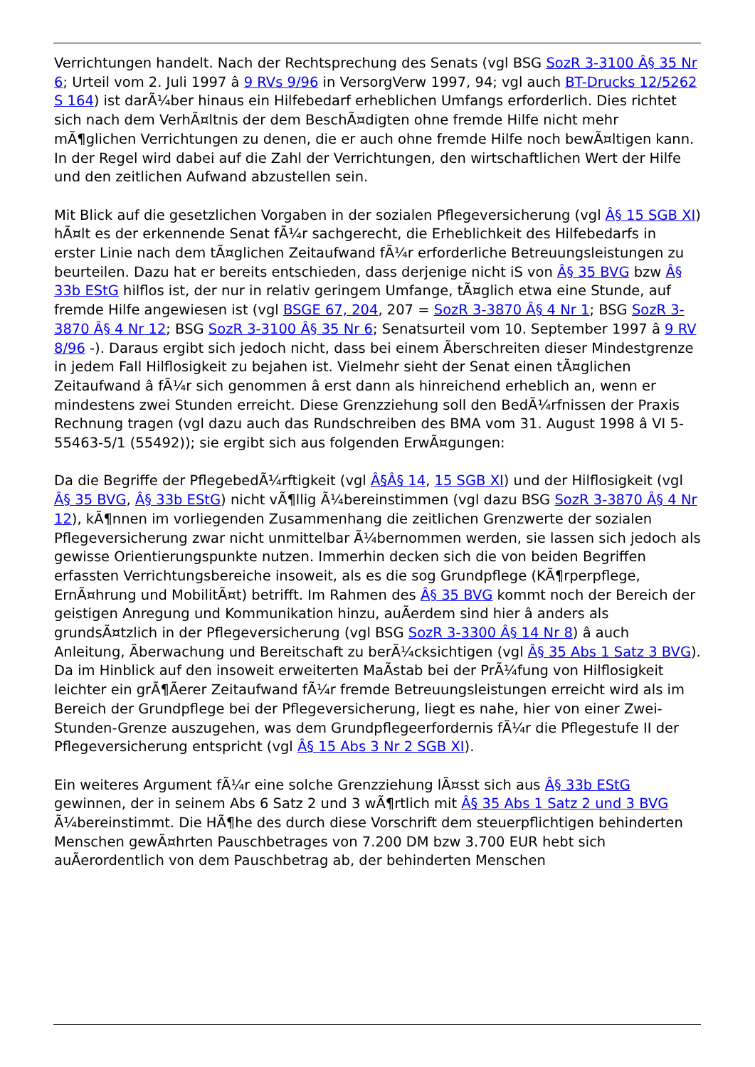Verrichtungen handelt. Nach der Rechtsprechung des Senats (vgl BSG SozR 3-3100 Â§ 35 Nr 6; Urteil vom 2. Juli 1997 â 9 RVs 9/96 in VersorgVerw 1997, 94; vgl auch BT-Drucks 12/5262 S 164) ist darÃ¼ber hinaus ein Hilfebedarf erheblichen Umfangs erforderlich. Dies richtet sich nach dem VerhÃ¤ltnis der dem BeschÃ¤digten ohne fremde Hilfe nicht mehr mÃ¶glichen Verrichtungen zu denen, die er auch ohne fremde Hilfe noch bewÃ¤ltigen kann. In der Regel wird dabei auf die Zahl der Verrichtungen, den wirtschaftlichen Wert der Hilfe und den zeitlichen Aufwand abzustellen sein.
Mit Blick auf die gesetzlichen Vorgaben in der sozialen Pflegeversicherung (vgl Â§ 15 SGB XI) hÃ¤lt es der erkennende Senat fÃ¼r sachgerecht, die Erheblichkeit des Hilfebedarfs in erster Linie nach dem tÃ¤glichen Zeitaufwand fÃ¼r erforderliche Betreuungsleistungen zu beurteilen. Dazu hat er bereits entschieden, dass derjenige nicht iS von Â§ 35 BVG bzw Â§ 33b EStG hilflos ist, der nur in relativ geringem Umfange, tÃ¤glich etwa eine Stunde, auf fremde Hilfe angewiesen ist (vgl BSGE 67, 204, 207 = SozR 3-3870 Â§ 4 Nr 1; BSG SozR 3-3870 Â§ 4 Nr 12; BSG SozR 3-3100 Â§ 35 Nr 6; Senatsurteil vom 10. September 1997 â 9 RV 8/96 -). Daraus ergibt sich jedoch nicht, dass bei einem Ãberschreiten dieser Mindestgrenze in jedem Fall Hilflosigkeit zu bejahen ist. Vielmehr sieht der Senat einen tÃ¤glichen Zeitaufwand â fÃ¼r sich genommen â erst dann als hinreichend erheblich an, wenn er mindestens zwei Stunden erreicht. Diese Grenzziehung soll den BedÃ¼rfnissen der Praxis Rechnung tragen (vgl dazu auch das Rundschreiben des BMA vom 31. August 1998 â VI 5-55463-5/1 (55492)); sie ergibt sich aus folgenden ErwÃ¤gungen:
Da die Begriffe der PflegebedÃ¼rftigkeit (vgl Â§Â§ 14, 15 SGB XI) und der Hilflosigkeit (vgl Â§ 35 BVG, Â§ 33b EStG) nicht vÃ¶llig Ã¼bereinstimmen (vgl dazu BSG SozR 3-3870 Â§ 4 Nr 12), kÃ¶nnen im vorliegenden Zusammenhang die zeitlichen Grenzwerte der sozialen Pflegeversicherung zwar nicht unmittelbar Ã¼bernommen werden, sie lassen sich jedoch als gewisse Orientierungspunkte nutzen. Immerhin decken sich die von beiden Begriffen erfassten Verrichtungsbereiche insoweit, als es die sog Grundpflege (KÃ¶rperpflege, ErnÃ¤hrung und MobilitÃ¤t) betrifft. Im Rahmen des Â§ 35 BVG kommt noch der Bereich der geistigen Anregung und Kommunikation hinzu, auÃerdem sind hier â anders als grundsÃ¤tzlich in der Pflegeversicherung (vgl BSG SozR 3-3300 Â§ 14 Nr 8) â auch Anleitung, Ãberwachung und Bereitschaft zu berÃ¼cksichtigen (vgl Â§ 35 Abs 1 Satz 3 BVG). Da im Hinblick auf den insoweit erweiterten MaÃstab bei der PrÃ¼fung von Hilflosigkeit leichter ein grÃ¶Ãerer Zeitaufwand fÃ¼r fremde Betreuungsleistungen erreicht wird als im Bereich der Grundpflege bei der Pflegeversicherung, liegt es nahe, hier von einer Zwei-Stunden-Grenze auszugehen, was dem Grundpflegeerfordernis fÃ¼r die Pflegestufe II der Pflegeversicherung entspricht (vgl Â§ 15 Abs 3 Nr 2 SGB XI).
Ein weiteres Argument fÃ¼r eine solche Grenzziehung lÃ¤sst sich aus Â§ 33b EStG gewinnen, der in seinem Abs 6 Satz 2 und 3 wÃ¶rtlich mit Â§ 35 Abs 1 Satz 2 und 3 BVG Ã¼bereinstimmt. Die HÃ¶he des durch diese Vorschrift dem steuerpflichtigen behinderten Menschen gewÃ¤hrten Pauschbetrages von 7.200 DM bzw 3.700 EUR hebt sich auÃerordentlich von dem Pauschbetrag ab, der behinderten Menschen